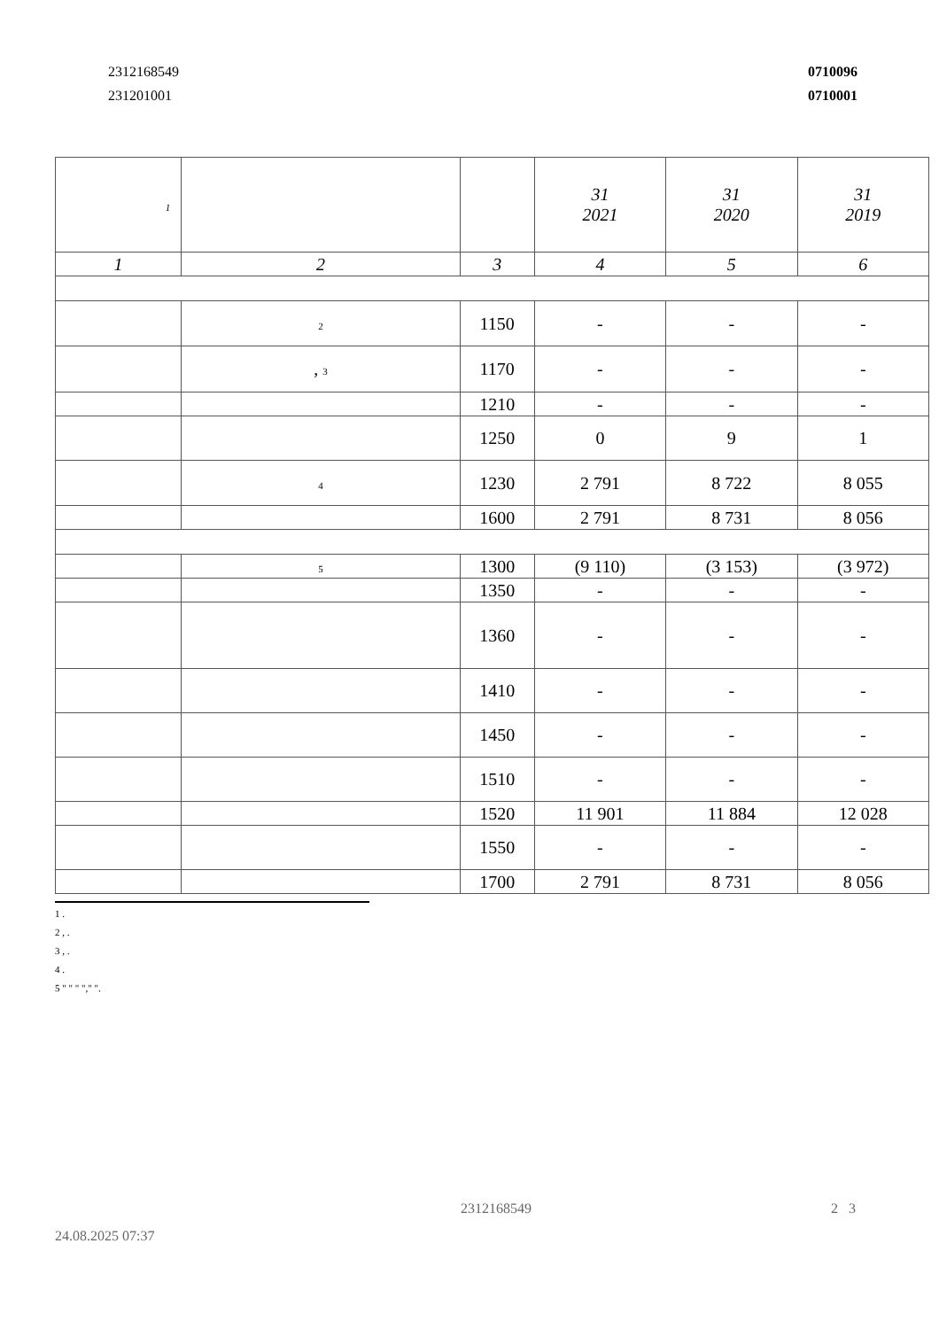2312168549 0710096
231201001 0710001
| 1 | | | 31 2021 | 31 2020 | 31 2019 |
| --- | --- | --- | --- | --- | --- |
| 1 | 2 | 3 | 4 | 5 | 6 |
| | 2 | 1150 | - | - | - |
| | , 3 | 1170 | - | - | - |
| | | 1210 | - | - | - |
| | | 1250 | 0 | 9 | 1 |
| | 4 | 1230 | 2 791 | 8 722 | 8 055 |
| | | 1600 | 2 791 | 8 731 | 8 056 |
| | 5 | 1300 | (9 110) | (3 153) | (3 972) |
| | | 1350 | - | - | - |
| | | 1360 | - | - | - |
| | | 1410 | - | - | - |
| | | 1450 | - | - | - |
| | | 1510 | - | - | - |
| | | 1520 | 11 901 | 11 884 | 12 028 |
| | | 1550 | - | - | - |
| | | 1700 | 2 791 | 8 731 | 8 056 |
1 .
2 , .
3 , .
4 .
5 " " " "," ".
2312168549 2 3
24.08.2025 07:37